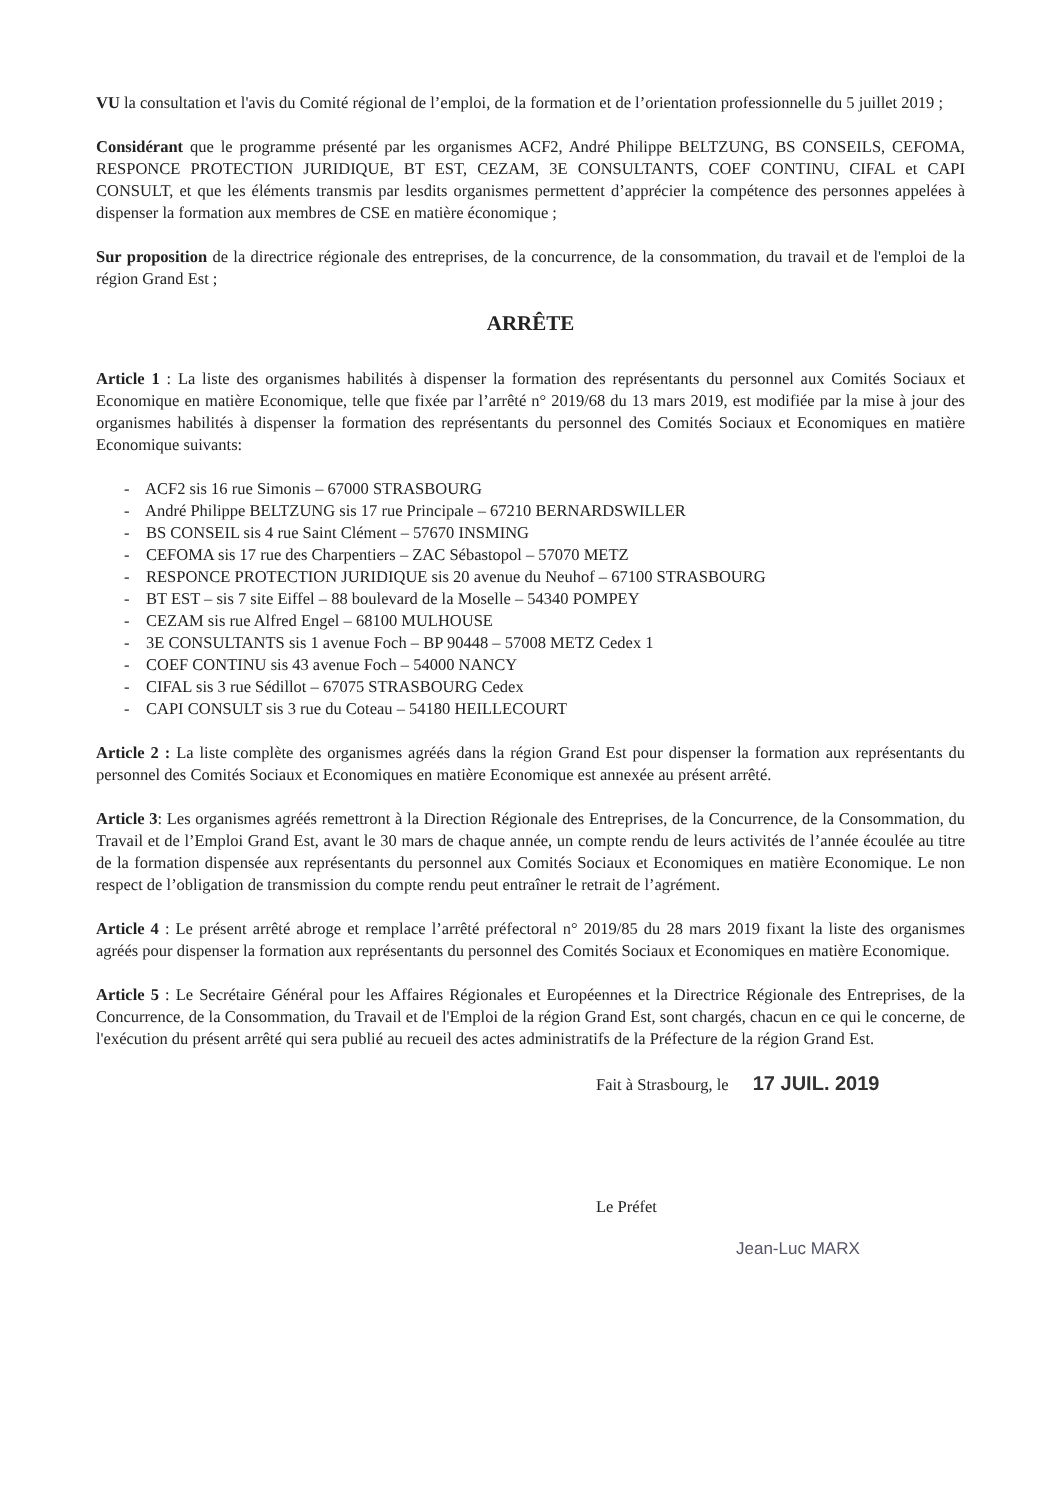VU la consultation et l'avis du Comité régional de l’emploi, de la formation et de l’orientation professionnelle du 5 juillet 2019 ;
Considérant que le programme présenté par les organismes ACF2, André Philippe BELTZUNG, BS CONSEILS, CEFOMA, RESPONCE PROTECTION JURIDIQUE, BT EST, CEZAM, 3E CONSULTANTS, COEF CONTINU, CIFAL et CAPI CONSULT, et que les éléments transmis par lesdits organismes permettent d’apprécier la compétence des personnes appelées à dispenser la formation aux membres de CSE en matière économique ;
Sur proposition de la directrice régionale des entreprises, de la concurrence, de la consommation, du travail et de l'emploi de la région Grand Est ;
ARRÊTE
Article 1 : La liste des organismes habilités à dispenser la formation des représentants du personnel aux Comités Sociaux et Economique en matière Economique, telle que fixée par l’arrêté n° 2019/68 du 13 mars 2019, est modifiée par la mise à jour des organismes habilités à dispenser la formation des représentants du personnel des Comités Sociaux et Economiques en matière Economique suivants:
- ACF2 sis 16 rue Simonis – 67000 STRASBOURG
- André Philippe BELTZUNG sis 17 rue Principale – 67210 BERNARDSWILLER
- BS CONSEIL sis 4 rue Saint Clément – 57670 INSMING
- CEFOMA sis 17 rue des Charpentiers – ZAC Sébastopol – 57070 METZ
- RESPONCE PROTECTION JURIDIQUE sis 20 avenue du Neuhof – 67100 STRASBOURG
- BT EST – sis 7 site Eiffel – 88 boulevard de la Moselle – 54340 POMPEY
- CEZAM sis rue Alfred Engel – 68100 MULHOUSE
- 3E CONSULTANTS sis 1 avenue Foch – BP 90448 – 57008 METZ Cedex 1
- COEF CONTINU sis 43 avenue Foch – 54000 NANCY
- CIFAL sis 3 rue Sédillot – 67075 STRASBOURG Cedex
- CAPI CONSULT sis 3 rue du Coteau – 54180 HEILLECOURT
Article 2 : La liste complète des organismes agréés dans la région Grand Est pour dispenser la formation aux représentants du personnel des Comités Sociaux et Economiques en matière Economique est annexée au présent arrêté.
Article 3: Les organismes agréés remettront à la Direction Régionale des Entreprises, de la Concurrence, de la Consommation, du Travail et de l’Emploi Grand Est, avant le 30 mars de chaque année, un compte rendu de leurs activités de l’année écoulée au titre de la formation dispensée aux représentants du personnel aux Comités Sociaux et Economiques en matière Economique. Le non respect de l’obligation de transmission du compte rendu peut entraîner le retrait de l’agrément.
Article 4 : Le présent arrêté abroge et remplace l’arrêté préfectoral n° 2019/85 du 28 mars 2019 fixant la liste des organismes agréés pour dispenser la formation aux représentants du personnel des Comités Sociaux et Economiques en matière Economique.
Article 5 : Le Secrétaire Général pour les Affaires Régionales et Européennes et la Directrice Régionale des Entreprises, de la Concurrence, de la Consommation, du Travail et de l'Emploi de la région Grand Est, sont chargés, chacun en ce qui le concerne, de l'exécution du présent arrêté qui sera publié au recueil des actes administratifs de la Préfecture de la région Grand Est.
Fait à Strasbourg, le 17 JUIL. 2019
Le Préfet
Jean-Luc MARX